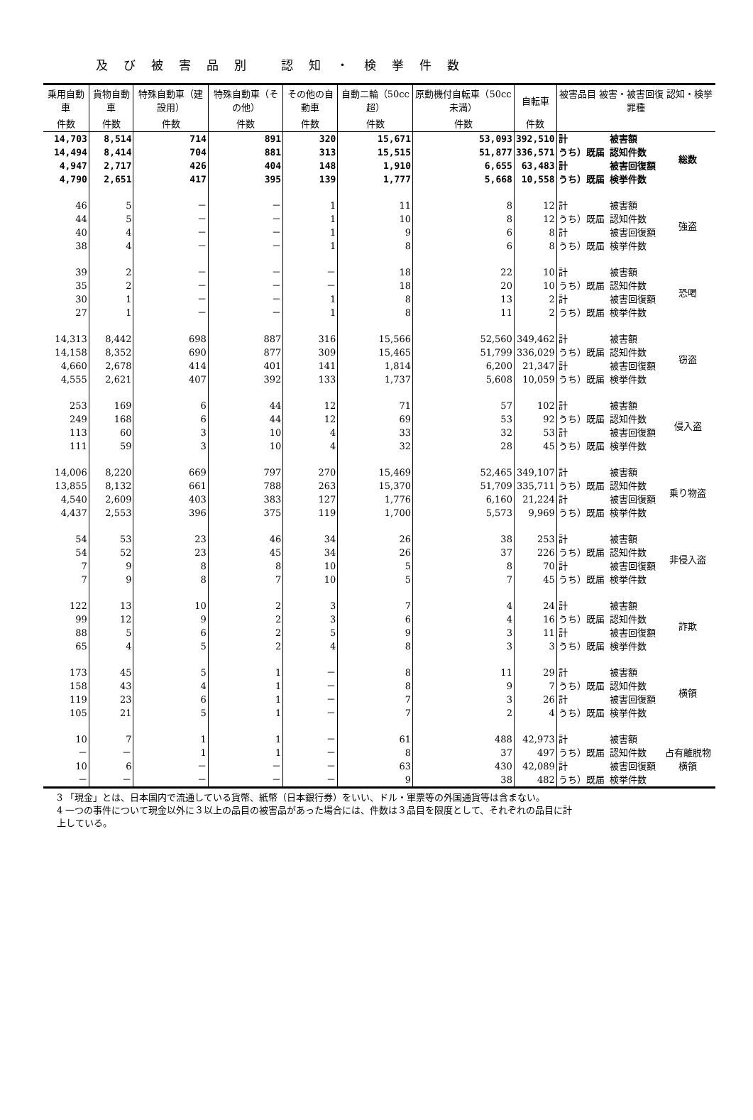及び被害品別 認知・検挙件数
| 乗用自動車 | 貨物自動車 | 特殊自動車（建設用） | 特殊自動車（その他） | その他の自動車 | 自動二輪（50cc超） | 原動機付自転車（50cc未満） | 自転車 | 被害品目 被害・被害回復 認知・検挙 罪種 | | |
| --- | --- | --- | --- | --- | --- | --- | --- | --- | --- | --- |
| 件数 | 件数 | 件数 | 件数 | 件数 | 件数 | 件数 | 件数 | | | |
| 14,703 | 8,514 | 714 | 891 | 320 | 15,671 | 53,093 | 392,510 | 計 | 被害額 | 総数 |
| 14,494 | 8,414 | 704 | 881 | 313 | 15,515 | 51,877 | 336,571 | うち）既届 | 認知件数 | |
| 4,947 | 2,717 | 426 | 404 | 148 | 1,910 | 6,655 | 63,483 | 計 | 被害回復額 | |
| 4,790 | 2,651 | 417 | 395 | 139 | 1,777 | 5,668 | 10,558 | うち）既届 | 検挙件数 | |
| 46 | 5 | － | － | 1 | 11 | 8 | 12 | 計 | 被害額 | 強盗 |
| 44 | 5 | － | － | 1 | 10 | 8 | 12 | うち）既届 | 認知件数 | |
| 40 | 4 | － | － | 1 | 9 | 6 | 8 | 計 | 被害回復額 | |
| 38 | 4 | － | － | 1 | 8 | 6 | 8 | うち）既届 | 検挙件数 | |
| 39 | 2 | － | － | － | 18 | 22 | 10 | 計 | 被害額 | 恐喝 |
| 35 | 2 | － | － | － | 18 | 20 | 10 | うち）既届 | 認知件数 | |
| 30 | 1 | － | － | 1 | 8 | 13 | 2 | 計 | 被害回復額 | |
| 27 | 1 | － | － | 1 | 8 | 11 | 2 | うち）既届 | 検挙件数 | |
| 14,313 | 8,442 | 698 | 887 | 316 | 15,566 | 52,560 | 349,462 | 計 | 被害額 | 窃盗 |
| 14,158 | 8,352 | 690 | 877 | 309 | 15,465 | 51,799 | 336,029 | うち）既届 | 認知件数 | |
| 4,660 | 2,678 | 414 | 401 | 141 | 1,814 | 6,200 | 21,347 | 計 | 被害回復額 | |
| 4,555 | 2,621 | 407 | 392 | 133 | 1,737 | 5,608 | 10,059 | うち）既届 | 検挙件数 | |
| 253 | 169 | 6 | 44 | 12 | 71 | 57 | 102 | 計 | 被害額 | 侵入盗 |
| 249 | 168 | 6 | 44 | 12 | 69 | 53 | 92 | うち）既届 | 認知件数 | |
| 113 | 60 | 3 | 10 | 4 | 33 | 32 | 53 | 計 | 被害回復額 | |
| 111 | 59 | 3 | 10 | 4 | 32 | 28 | 45 | うち）既届 | 検挙件数 | |
| 14,006 | 8,220 | 669 | 797 | 270 | 15,469 | 52,465 | 349,107 | 計 | 被害額 | 乗り物盗 |
| 13,855 | 8,132 | 661 | 788 | 263 | 15,370 | 51,709 | 335,711 | うち）既届 | 認知件数 | |
| 4,540 | 2,609 | 403 | 383 | 127 | 1,776 | 6,160 | 21,224 | 計 | 被害回復額 | |
| 4,437 | 2,553 | 396 | 375 | 119 | 1,700 | 5,573 | 9,969 | うち）既届 | 検挙件数 | |
| 54 | 53 | 23 | 46 | 34 | 26 | 38 | 253 | 計 | 被害額 | 非侵入盗 |
| 54 | 52 | 23 | 45 | 34 | 26 | 37 | 226 | うち）既届 | 認知件数 | |
| 7 | 9 | 8 | 8 | 10 | 5 | 8 | 70 | 計 | 被害回復額 | |
| 7 | 9 | 8 | 7 | 10 | 5 | 7 | 45 | うち）既届 | 検挙件数 | |
| 122 | 13 | 10 | 2 | 3 | 7 | 4 | 24 | 計 | 被害額 | 詐欺 |
| 99 | 12 | 9 | 2 | 3 | 6 | 4 | 16 | うち）既届 | 認知件数 | |
| 88 | 5 | 6 | 2 | 5 | 9 | 3 | 11 | 計 | 被害回復額 | |
| 65 | 4 | 5 | 2 | 4 | 8 | 3 | 3 | うち）既届 | 検挙件数 | |
| 173 | 45 | 5 | 1 | － | 8 | 11 | 29 | 計 | 被害額 | 横領 |
| 158 | 43 | 4 | 1 | － | 8 | 9 | 7 | うち）既届 | 認知件数 | |
| 119 | 23 | 6 | 1 | － | 7 | 3 | 26 | 計 | 被害回復額 | |
| 105 | 21 | 5 | 1 | － | 7 | 2 | 4 | うち）既届 | 検挙件数 | |
| 10 | 7 | 1 | 1 | － | 61 | 488 | 42,973 | 計 | 被害額 | 占有離脱物横領 |
| － | － | 1 | 1 | － | 8 | 37 | 497 | うち）既届 | 認知件数 | |
| 10 | 6 | － | － | － | 63 | 430 | 42,089 | 計 | 被害回復額 | |
| － | － | － | － | － | 9 | 38 | 482 | うち）既届 | 検挙件数 | |
3 「現金」とは、日本国内で流通している貨幣、紙幣（日本銀行券）をいい、ドル・軍票等の外国通貨等は含まない。
4 一つの事件について現金以外に３以上の品目の被害品があった場合には、件数は３品目を限度として、それぞれの品目に計上している。